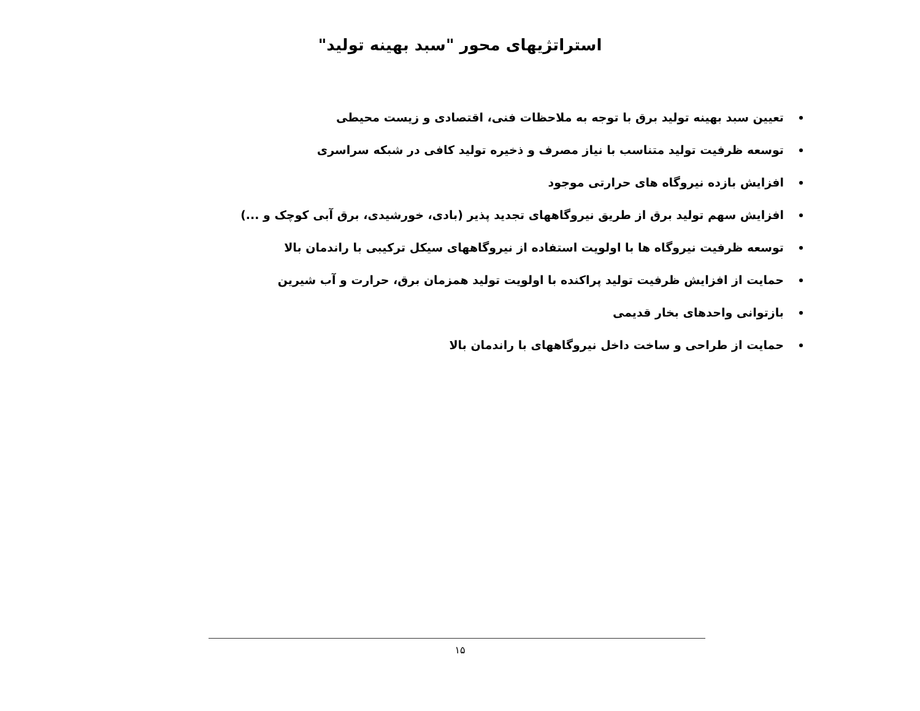استراتژیهای محور "سبد بهینه تولید"
تعیین سبد بهینه تولید برق با توجه به ملاحظات فنی، اقتصادی و زیست محیطی
توسعه ظرفیت تولید متناسب با نیاز مصرف و ذخیره تولید کافی در شبکه سراسری
افزایش بازده نیروگاه های حرارتی موجود
افزایش سهم تولید برق از طریق نیروگاههای تجدید پذیر (بادی، خورشیدی، برق آبی کوچک و ...)
توسعه ظرفیت نیروگاه ها با اولویت استفاده از نیروگاههای سیکل ترکیبی با راندمان بالا
حمایت از افزایش ظرفیت تولید پراکنده با اولویت تولید همزمان برق، حرارت و آب شیرین
بازتوانی واحدهای بخار قدیمی
حمایت از طراحی و ساخت داخل نیروگاههای با راندمان بالا
۱۵